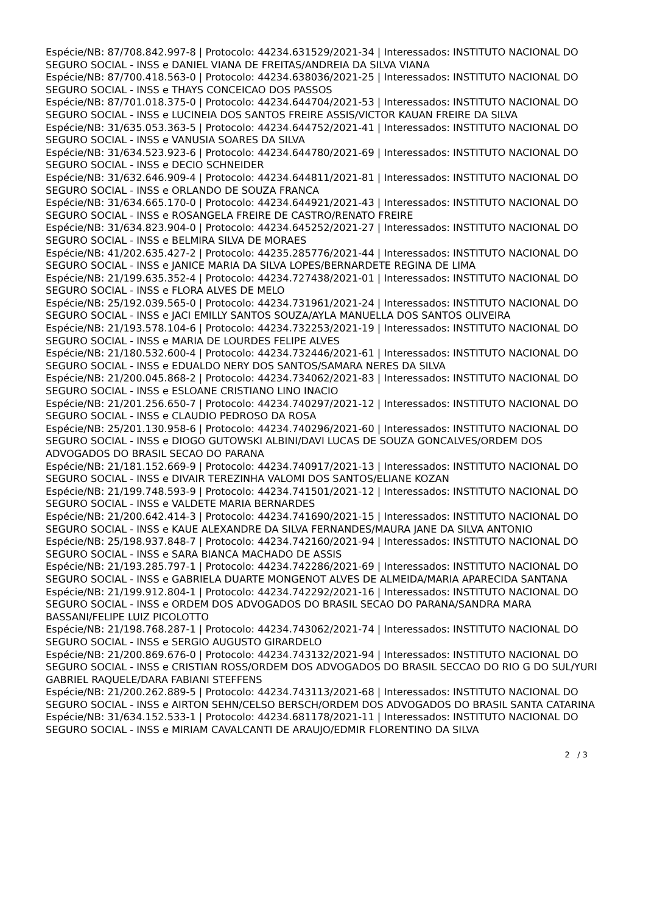Espécie/NB: 87/708.842.997-8 | Protocolo: 44234.631529/2021-34 | Interessados: INSTITUTO NACIONAL DO SEGURO SOCIAL - INSS e DANIEL VIANA DE FREITAS/ANDREIA DA SILVA VIANA
Espécie/NB: 87/700.418.563-0 | Protocolo: 44234.638036/2021-25 | Interessados: INSTITUTO NACIONAL DO SEGURO SOCIAL - INSS e THAYS CONCEICAO DOS PASSOS
Espécie/NB: 87/701.018.375-0 | Protocolo: 44234.644704/2021-53 | Interessados: INSTITUTO NACIONAL DO SEGURO SOCIAL - INSS e LUCINEIA DOS SANTOS FREIRE ASSIS/VICTOR KAUAN FREIRE DA SILVA
Espécie/NB: 31/635.053.363-5 | Protocolo: 44234.644752/2021-41 | Interessados: INSTITUTO NACIONAL DO SEGURO SOCIAL - INSS e VANUSIA SOARES DA SILVA
Espécie/NB: 31/634.523.923-6 | Protocolo: 44234.644780/2021-69 | Interessados: INSTITUTO NACIONAL DO SEGURO SOCIAL - INSS e DECIO SCHNEIDER
Espécie/NB: 31/632.646.909-4 | Protocolo: 44234.644811/2021-81 | Interessados: INSTITUTO NACIONAL DO SEGURO SOCIAL - INSS e ORLANDO DE SOUZA FRANCA
Espécie/NB: 31/634.665.170-0 | Protocolo: 44234.644921/2021-43 | Interessados: INSTITUTO NACIONAL DO SEGURO SOCIAL - INSS e ROSANGELA FREIRE DE CASTRO/RENATO FREIRE
Espécie/NB: 31/634.823.904-0 | Protocolo: 44234.645252/2021-27 | Interessados: INSTITUTO NACIONAL DO SEGURO SOCIAL - INSS e BELMIRA SILVA DE MORAES
Espécie/NB: 41/202.635.427-2 | Protocolo: 44235.285776/2021-44 | Interessados: INSTITUTO NACIONAL DO SEGURO SOCIAL - INSS e JANICE MARIA DA SILVA LOPES/BERNARDETE REGINA DE LIMA
Espécie/NB: 21/199.635.352-4 | Protocolo: 44234.727438/2021-01 | Interessados: INSTITUTO NACIONAL DO SEGURO SOCIAL - INSS e FLORA ALVES DE MELO
Espécie/NB: 25/192.039.565-0 | Protocolo: 44234.731961/2021-24 | Interessados: INSTITUTO NACIONAL DO SEGURO SOCIAL - INSS e JACI EMILLY SANTOS SOUZA/AYLA MANUELLA DOS SANTOS OLIVEIRA
Espécie/NB: 21/193.578.104-6 | Protocolo: 44234.732253/2021-19 | Interessados: INSTITUTO NACIONAL DO SEGURO SOCIAL - INSS e MARIA DE LOURDES FELIPE ALVES
Espécie/NB: 21/180.532.600-4 | Protocolo: 44234.732446/2021-61 | Interessados: INSTITUTO NACIONAL DO SEGURO SOCIAL - INSS e EDUALDO NERY DOS SANTOS/SAMARA NERES DA SILVA
Espécie/NB: 21/200.045.868-2 | Protocolo: 44234.734062/2021-83 | Interessados: INSTITUTO NACIONAL DO SEGURO SOCIAL - INSS e ESLOANE CRISTIANO LINO INACIO
Espécie/NB: 21/201.256.650-7 | Protocolo: 44234.740297/2021-12 | Interessados: INSTITUTO NACIONAL DO SEGURO SOCIAL - INSS e CLAUDIO PEDROSO DA ROSA
Espécie/NB: 25/201.130.958-6 | Protocolo: 44234.740296/2021-60 | Interessados: INSTITUTO NACIONAL DO SEGURO SOCIAL - INSS e DIOGO GUTOWSKI ALBINI/DAVI LUCAS DE SOUZA GONCALVES/ORDEM DOS ADVOGADOS DO BRASIL SECAO DO PARANA
Espécie/NB: 21/181.152.669-9 | Protocolo: 44234.740917/2021-13 | Interessados: INSTITUTO NACIONAL DO SEGURO SOCIAL - INSS e DIVAIR TEREZINHA VALOMI DOS SANTOS/ELIANE KOZAN
Espécie/NB: 21/199.748.593-9 | Protocolo: 44234.741501/2021-12 | Interessados: INSTITUTO NACIONAL DO SEGURO SOCIAL - INSS e VALDETE MARIA BERNARDES
Espécie/NB: 21/200.642.414-3 | Protocolo: 44234.741690/2021-15 | Interessados: INSTITUTO NACIONAL DO SEGURO SOCIAL - INSS e KAUE ALEXANDRE DA SILVA FERNANDES/MAURA JANE DA SILVA ANTONIO
Espécie/NB: 25/198.937.848-7 | Protocolo: 44234.742160/2021-94 | Interessados: INSTITUTO NACIONAL DO SEGURO SOCIAL - INSS e SARA BIANCA MACHADO DE ASSIS
Espécie/NB: 21/193.285.797-1 | Protocolo: 44234.742286/2021-69 | Interessados: INSTITUTO NACIONAL DO SEGURO SOCIAL - INSS e GABRIELA DUARTE MONGENOT ALVES DE ALMEIDA/MARIA APARECIDA SANTANA
Espécie/NB: 21/199.912.804-1 | Protocolo: 44234.742292/2021-16 | Interessados: INSTITUTO NACIONAL DO SEGURO SOCIAL - INSS e ORDEM DOS ADVOGADOS DO BRASIL SECAO DO PARANA/SANDRA MARA BASSANI/FELIPE LUIZ PICOLOTTO
Espécie/NB: 21/198.768.287-1 | Protocolo: 44234.743062/2021-74 | Interessados: INSTITUTO NACIONAL DO SEGURO SOCIAL - INSS e SERGIO AUGUSTO GIRARDELO
Espécie/NB: 21/200.869.676-0 | Protocolo: 44234.743132/2021-94 | Interessados: INSTITUTO NACIONAL DO SEGURO SOCIAL - INSS e CRISTIAN ROSS/ORDEM DOS ADVOGADOS DO BRASIL SECCAO DO RIO G DO SUL/YURI GABRIEL RAQUELE/DARA FABIANI STEFFENS
Espécie/NB: 21/200.262.889-5 | Protocolo: 44234.743113/2021-68 | Interessados: INSTITUTO NACIONAL DO SEGURO SOCIAL - INSS e AIRTON SEHN/CELSO BERSCH/ORDEM DOS ADVOGADOS DO BRASIL SANTA CATARINA
Espécie/NB: 31/634.152.533-1 | Protocolo: 44234.681178/2021-11 | Interessados: INSTITUTO NACIONAL DO SEGURO SOCIAL - INSS e MIRIAM CAVALCANTI DE ARAUJO/EDMIR FLORENTINO DA SILVA
2 / 3